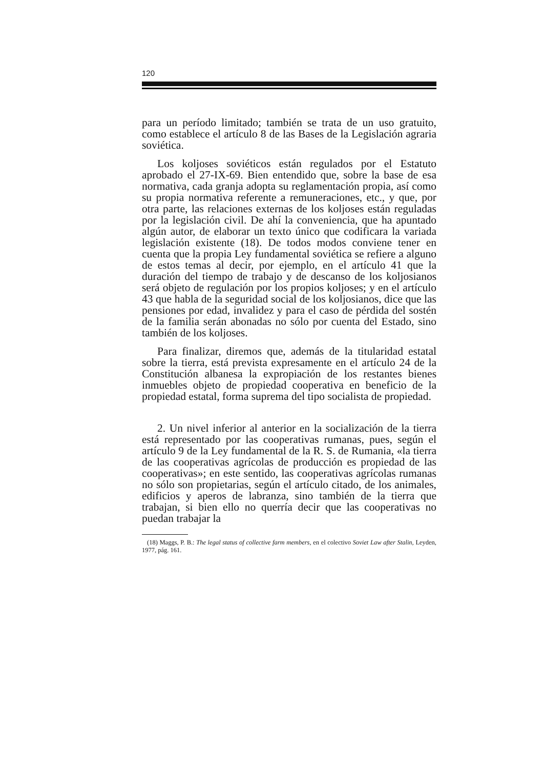120
para un período limitado; también se trata de un uso gratuito, como establece el artículo 8 de las Bases de la Legislación agraria soviética.
Los koljoses soviéticos están regulados por el Estatuto aprobado el 27-IX-69. Bien entendido que, sobre la base de esa normativa, cada granja adopta su reglamentación propia, así como su propia normativa referente a remuneraciones, etc., y que, por otra parte, las relaciones externas de los koljoses están reguladas por la legislación civil. De ahí la conveniencia, que ha apuntado algún autor, de elaborar un texto único que codificara la variada legislación existente (18). De todos modos conviene tener en cuenta que la propia Ley fundamental soviética se refiere a alguno de estos temas al decir, por ejemplo, en el artículo 41 que la duración del tiempo de trabajo y de descanso de los koljosianos será objeto de regulación por los propios koljoses; y en el artículo 43 que habla de la seguridad social de los koljosianos, dice que las pensiones por edad, invalidez y para el caso de pérdida del sostén de la familia serán abonadas no sólo por cuenta del Estado, sino también de los koljoses.
Para finalizar, diremos que, además de la titularidad estatal sobre la tierra, está prevista expresamente en el artículo 24 de la Constitución albanesa la expropiación de los restantes bienes inmuebles objeto de propiedad cooperativa en beneficio de la propiedad estatal, forma suprema del tipo socialista de propiedad.
2. Un nivel inferior al anterior en la socialización de la tierra está representado por las cooperativas rumanas, pues, según el artículo 9 de la Ley fundamental de la R. S. de Rumania, «la tierra de las cooperativas agrícolas de producción es propiedad de las cooperativas»; en este sentido, las cooperativas agrícolas rumanas no sólo son propietarias, según el artículo citado, de los animales, edificios y aperos de labranza, sino también de la tierra que trabajan, si bien ello no querría decir que las cooperativas no puedan trabajar la
(18) Maggs, P. B.: The legal status of collective farm members, en el colectivo Soviet Law after Stalin, Leyden, 1977, pág. 161.